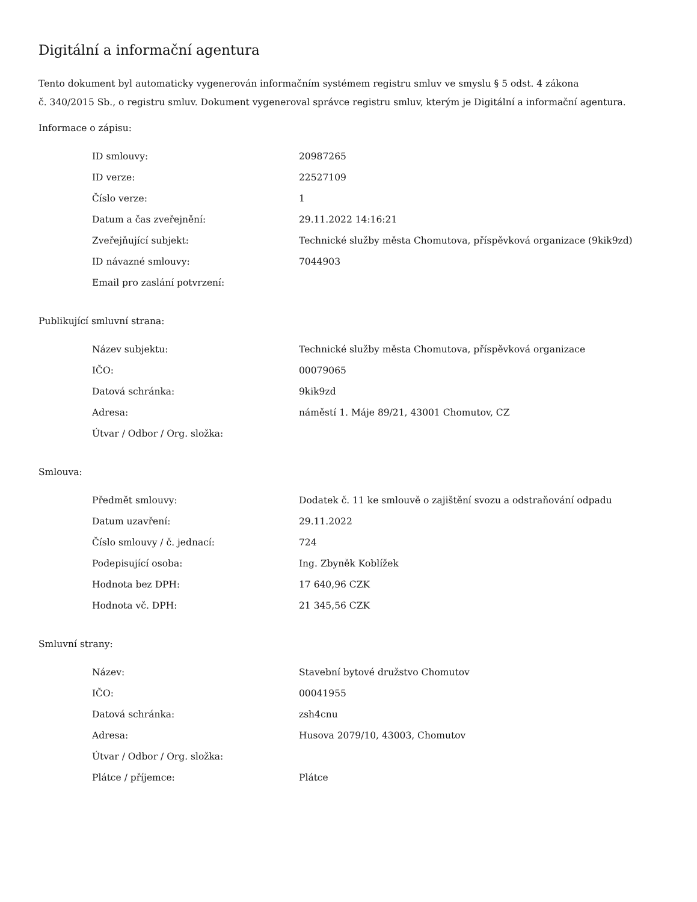Digitální a informační agentura
Tento dokument byl automaticky vygenerován informačním systémem registru smluv ve smyslu § 5 odst. 4 zákona
č. 340/2015 Sb., o registru smluv. Dokument vygeneroval správce registru smluv, kterým je Digitální a informační agentura.
Informace o zápisu:
| ID smlouvy: | 20987265 |
| ID verze: | 22527109 |
| Číslo verze: | 1 |
| Datum a čas zveřejnění: | 29.11.2022 14:16:21 |
| Zveřejňující subjekt: | Technické služby města Chomutova, příspěvková organizace (9kik9zd) |
| ID návazné smlouvy: | 7044903 |
| Email pro zaslání potvrzení: | |
Publikující smluvní strana:
| Název subjektu: | Technické služby města Chomutova, příspěvková organizace |
| IČO: | 00079065 |
| Datová schránka: | 9kik9zd |
| Adresa: | náměstí 1. Máje 89/21, 43001 Chomutov, CZ |
| Útvar / Odbor / Org. složka: | |
Smlouva:
| Předmět smlouvy: | Dodatek č. 11 ke smlouvě o zajištění svozu a odstraňování odpadu |
| Datum uzavření: | 29.11.2022 |
| Číslo smlouvy / č. jednací: | 724 |
| Podepisující osoba: | Ing. Zbyněk Koblížek |
| Hodnota bez DPH: | 17 640,96 CZK |
| Hodnota vč. DPH: | 21 345,56 CZK |
Smluvní strany:
| Název: | Stavební bytové družstvo Chomutov |
| IČO: | 00041955 |
| Datová schránka: | zsh4cnu |
| Adresa: | Husova 2079/10, 43003, Chomutov |
| Útvar / Odbor / Org. složka: | |
| Plátce / příjemce: | Plátce |